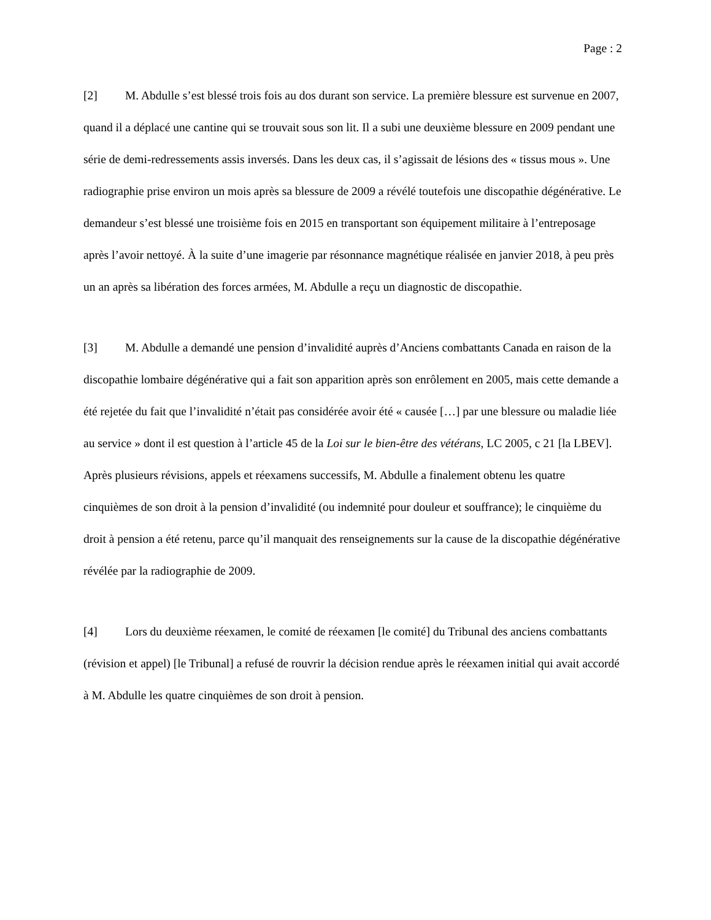Page : 2
[2] M. Abdulle s’est blessé trois fois au dos durant son service. La première blessure est survenue en 2007, quand il a déplacé une cantine qui se trouvait sous son lit. Il a subi une deuxième blessure en 2009 pendant une série de demi-redressements assis inversés. Dans les deux cas, il s’agissait de lésions des « tissus mous ». Une radiographie prise environ un mois après sa blessure de 2009 a révélé toutefois une discopathie dégénérative. Le demandeur s’est blessé une troisième fois en 2015 en transportant son équipement militaire à l’entreposage après l’avoir nettoyé. À la suite d’une imagerie par résonnance magnétique réalisée en janvier 2018, à peu près un an après sa libération des forces armées, M. Abdulle a reçu un diagnostic de discopathie.
[3] M. Abdulle a demandé une pension d’invalidité auprès d’Anciens combattants Canada en raison de la discopathie lombaire dégénérative qui a fait son apparition après son enrôlement en 2005, mais cette demande a été rejetée du fait que l’invalidité n’était pas considérée avoir été « causée […] par une blessure ou maladie liée au service » dont il est question à l’article 45 de la Loi sur le bien-être des vétérans, LC 2005, c 21 [la LBEV]. Après plusieurs révisions, appels et réexamens successifs, M. Abdulle a finalement obtenu les quatre cinquièmes de son droit à la pension d’invalidité (ou indemnité pour douleur et souffrance); le cinquième du droit à pension a été retenu, parce qu’il manquait des renseignements sur la cause de la discopathie dégénérative révélée par la radiographie de 2009.
[4] Lors du deuxième réexamen, le comité de réexamen [le comité] du Tribunal des anciens combattants (révision et appel) [le Tribunal] a refusé de rouvrir la décision rendue après le réexamen initial qui avait accordé à M. Abdulle les quatre cinquièmes de son droit à pension.